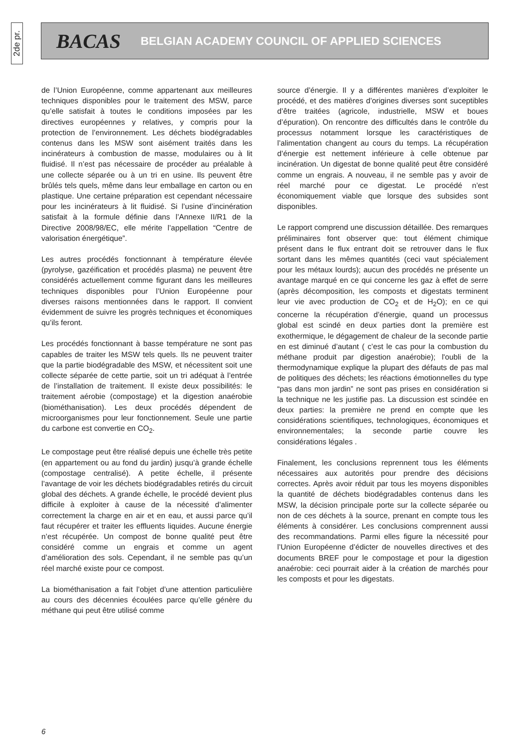2de pr.
BACAS BELGIAN ACADEMY COUNCIL OF APPLIED SCIENCES
de l’Union Européenne, comme appartenant aux meilleures techniques disponibles pour le traitement des MSW, parce qu’elle satisfait à toutes le conditions imposées par les directives européennes y relatives, y compris pour la protection de l’environnement. Les déchets biodégradables contenus dans les MSW sont aisément traités dans les incinérateurs à combustion de masse, modulaires ou à lit fluidisé. Il n’est pas nécessaire de procéder au préalable à une collecte séparée ou à un tri en usine. Ils peuvent être brûlés tels quels, même dans leur emballage en carton ou en plastique. Une certaine préparation est cependant nécessaire pour les incinérateurs à lit fluidisé. Si l’usine d’incinération satisfait à la formule définie dans l’Annexe II/R1 de la Directive 2008/98/EC, elle mérite l’appellation “Centre de valorisation énergétique”.
Les autres procédés fonctionnant à température élevée (pyrolyse, gazéification et procédés plasma) ne peuvent être considérés actuellement comme figurant dans les meilleures techniques disponibles pour l’Union Européenne pour diverses raisons mentionnées dans le rapport. Il convient évidemment de suivre les progrès techniques et économiques qu’ils feront.
Les procédés fonctionnant à basse température ne sont pas capables de traiter les MSW tels quels. Ils ne peuvent traiter que la partie biodégradable des MSW, et nécessitent soit une collecte séparée de cette partie, soit un tri adéquat à l’entrée de l’installation de traitement. Il existe deux possibilités: le traitement aérobie (compostage) et la digestion anaérobie (biométhanisation). Les deux procédés dépendent de microorganismes pour leur fonctionnement. Seule une partie du carbone est convertie en CO<sub>2</sub>.
Le compostage peut être réalisé depuis une échelle très petite (en appartement ou au fond du jardin) jusqu’à grande échelle (compostage centralisé). A petite échelle, il présente l’avantage de voir les déchets biodégradables retirés du circuit global des déchets. A grande échelle, le procédé devient plus difficile à exploiter à cause de la nécessité d’alimenter correctement la charge en air et en eau, et aussi parce qu’il faut récupérer et traiter les effluents liquides. Aucune énergie n’est récupérée. Un compost de bonne qualité peut être considéré comme un engrais et comme un agent d’amélioration des sols. Cependant, il ne semble pas qu’un réel marché existe pour ce compost.
La biométhanisation a fait l’objet d’une attention particulière au cours des décennies écoulées parce qu’elle génère du méthane qui peut être utilisé comme
source d’énergie. Il y a différentes manières d’exploiter le procédé, et des matières d’origines diverses sont suceptibles d’être traitées (agricole, industrielle, MSW et boues d’épuration). On rencontre des difficultés dans le contrôle du processus notamment lorsque les caractéristiques de l’alimentation changent au cours du temps. La récupération d’énergie est nettement inférieure à celle obtenue par incinération. Un digestat de bonne qualité peut être considéré comme un engrais. A nouveau, il ne semble pas y avoir de réel marché pour ce digestat. Le procédé n’est économiquement viable que lorsque des subsides sont disponibles.
Le rapport comprend une discussion détaillée. Des remarques préliminaires font observer que: tout élément chimique présent dans le flux entrant doit se retrouver dans le flux sortant dans les mêmes quantités (ceci vaut spécialement pour les métaux lourds); aucun des procédés ne présente un avantage marqué en ce qui concerne les gaz à effet de serre (après décomposition, les composts et digestats terminent leur vie avec production de CO<sub>2</sub> et de H<sub>2</sub>O); en ce qui concerne la récupération d’énergie, quand un processus global est scindé en deux parties dont la première est exothermique, le dégagement de chaleur de la seconde partie en est diminué d’autant ( c’est le cas pour la combustion du méthane produit par digestion anaérobie); l'oubli de la thermodynamique explique la plupart des défauts de pas mal de politiques des déchets; les réactions émotionnelles du type “pas dans mon jardin” ne sont pas prises en considération si la technique ne les justifie pas. La discussion est scindée en deux parties: la première ne prend en compte que les considérations scientifiques, technologiques, économiques et environnementales; la seconde partie couvre les considérations légales .
Finalement, les conclusions reprennent tous les éléments nécessaires aux autorités pour prendre des décisions correctes. Après avoir réduit par tous les moyens disponibles la quantité de déchets biodégradables contenus dans les MSW, la décision principale porte sur la collecte séparée ou non de ces déchets à la source, prenant en compte tous les éléments à considérer. Les conclusions comprennent aussi des recommandations. Parmi elles figure la nécessité pour l’Union Européenne d’édicter de nouvelles directives et des documents BREF pour le compostage et pour la digestion anaérobie: ceci pourrait aider à la création de marchés pour les composts et pour les digestats.
6